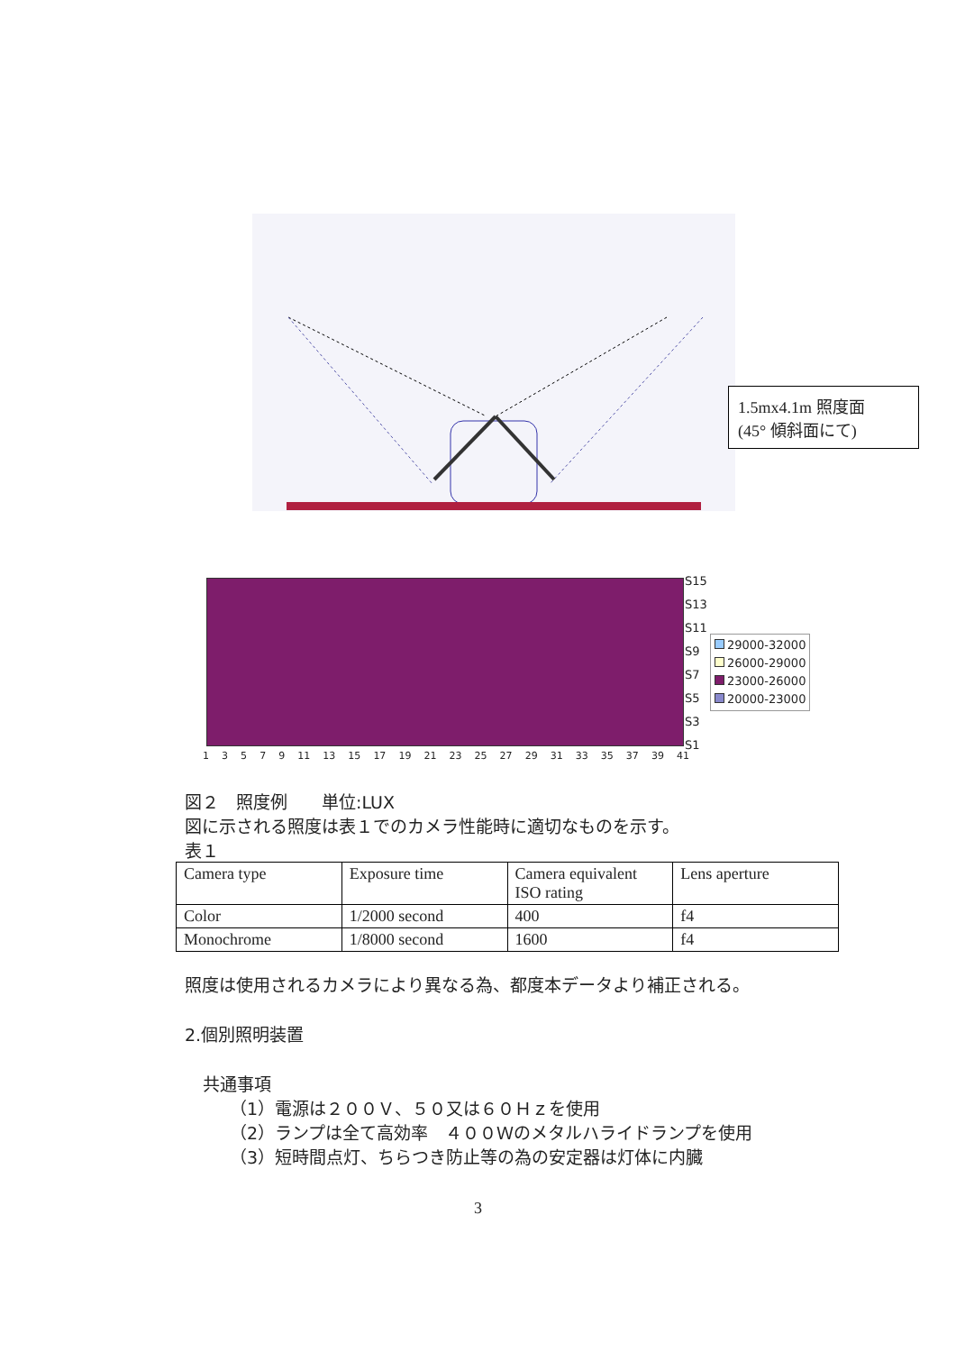1.5mx4.1m 照度面
(45° 傾斜面にて)
S15
S13
S11
S9
S7
S5
S3
S1
29000-32000
26000-29000
23000-26000
20000-23000
1 3 5 7 9 11 13 15 17 19 21 23 25 27 29 31 33 35 37 39 41
図２　照度例　　単位:LUX
図に示される照度は表１でのカメラ性能時に適切なものを示す。
表１
| Camera type | Exposure time | Camera equivalent ISO rating | Lens aperture |
| Color | 1/2000 second | 400 | f4 |
| Monochrome | 1/8000 second | 1600 | f4 |
照度は使用されるカメラにより異なる為、都度本データより補正される。
2.個別照明装置
共通事項
（1）電源は２００Ｖ、５０又は６０Ｈｚを使用
（2）ランプは全て高効率　４００Ｗのメタルハライドランプを使用
（3）短時間点灯、ちらつき防止等の為の安定器は灯体に内臓
3